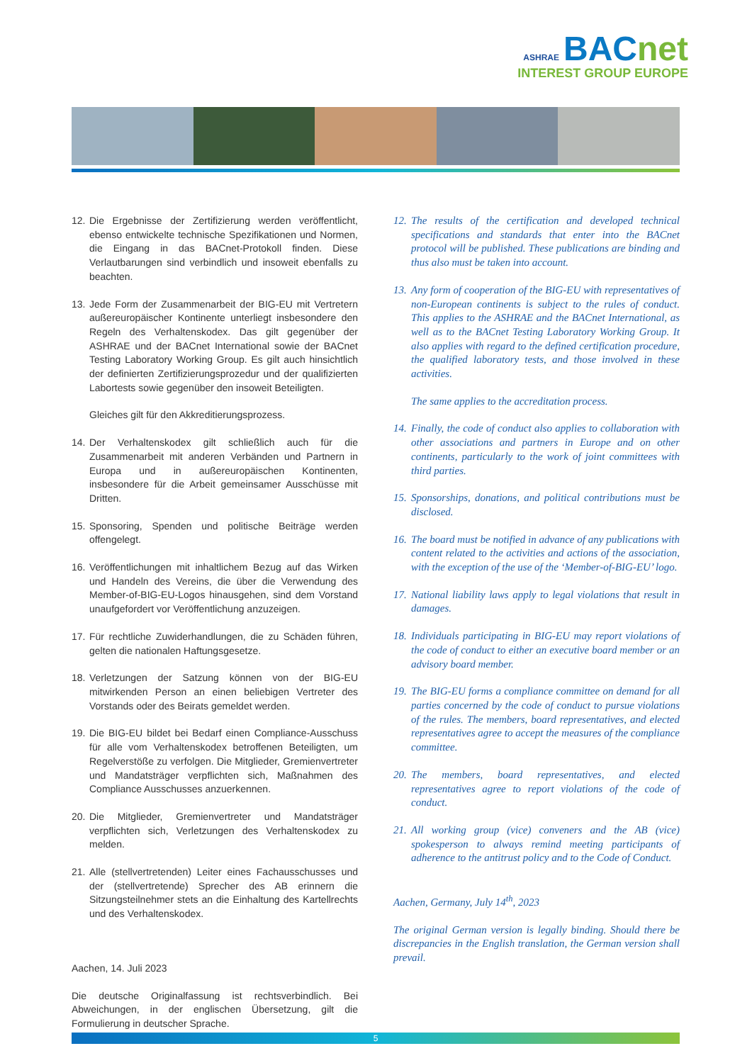ASHRAE BACnet
INTEREST GROUP EUROPE
12. Die Ergebnisse der Zertifizierung werden veröffentlicht, ebenso entwickelte technische Spezifikationen und Normen, die Eingang in das BACnet-Protokoll finden. Diese Verlautbarungen sind verbindlich und insoweit ebenfalls zu beachten.
13. Jede Form der Zusammenarbeit der BIG-EU mit Vertretern außereuropäischer Kontinente unterliegt insbesondere den Regeln des Verhaltenskodex. Das gilt gegenüber der ASHRAE und der BACnet International sowie der BACnet Testing Laboratory Working Group. Es gilt auch hinsichtlich der definierten Zertifizierungsprozedur und der qualifizierten Labortests sowie gegenüber den insoweit Beteiligten.
Gleiches gilt für den Akkreditierungsprozess.
14. Der Verhaltenskodex gilt schließlich auch für die Zusammenarbeit mit anderen Verbänden und Partnern in Europa und in außereuropäischen Kontinenten, insbesondere für die Arbeit gemeinsamer Ausschüsse mit Dritten.
15. Sponsoring, Spenden und politische Beiträge werden offengelegt.
16. Veröffentlichungen mit inhaltlichem Bezug auf das Wirken und Handeln des Vereins, die über die Verwendung des Member-of-BIG-EU-Logos hinausgehen, sind dem Vorstand unaufgefordert vor Veröffentlichung anzuzeigen.
17. Für rechtliche Zuwiderhandlungen, die zu Schäden führen, gelten die nationalen Haftungsgesetze.
18. Verletzungen der Satzung können von der BIG-EU mitwirkenden Person an einen beliebigen Vertreter des Vorstands oder des Beirats gemeldet werden.
19. Die BIG-EU bildet bei Bedarf einen Compliance-Ausschuss für alle vom Verhaltenskodex betroffenen Beteiligten, um Regelverstöße zu verfolgen. Die Mitglieder, Gremienvertreter und Mandatsträger verpflichten sich, Maßnahmen des Compliance Ausschusses anzuerkennen.
20. Die Mitglieder, Gremienvertreter und Mandatsträger verpflichten sich, Verletzungen des Verhaltenskodex zu melden.
21. Alle (stellvertretenden) Leiter eines Fachausschusses und der (stellvertretende) Sprecher des AB erinnern die Sitzungsteilnehmer stets an die Einhaltung des Kartellrechts und des Verhaltenskodex.
Aachen, 14. Juli 2023
Die deutsche Originalfassung ist rechtsverbindlich. Bei Abweichungen, in der englischen Übersetzung, gilt die Formulierung in deutscher Sprache.
12. The results of the certification and developed technical specifications and standards that enter into the BACnet protocol will be published. These publications are binding and thus also must be taken into account.
13. Any form of cooperation of the BIG-EU with representatives of non-European continents is subject to the rules of conduct. This applies to the ASHRAE and the BACnet International, as well as to the BACnet Testing Laboratory Working Group. It also applies with regard to the defined certification procedure, the qualified laboratory tests, and those involved in these activities.
The same applies to the accreditation process.
14. Finally, the code of conduct also applies to collaboration with other associations and partners in Europe and on other continents, particularly to the work of joint committees with third parties.
15. Sponsorships, donations, and political contributions must be disclosed.
16. The board must be notified in advance of any publications with content related to the activities and actions of the association, with the exception of the use of the ‘Member-of-BIG-EU’ logo.
17. National liability laws apply to legal violations that result in damages.
18. Individuals participating in BIG-EU may report violations of the code of conduct to either an executive board member or an advisory board member.
19. The BIG-EU forms a compliance committee on demand for all parties concerned by the code of conduct to pursue violations of the rules. The members, board representatives, and elected representatives agree to accept the measures of the compliance committee.
20. The members, board representatives, and elected representatives agree to report violations of the code of conduct.
21. All working group (vice) conveners and the AB (vice) spokesperson to always remind meeting participants of adherence to the antitrust policy and to the Code of Conduct.
Aachen, Germany, July 14<sup>th</sup>, 2023
The original German version is legally binding. Should there be discrepancies in the English translation, the German version shall prevail.
5